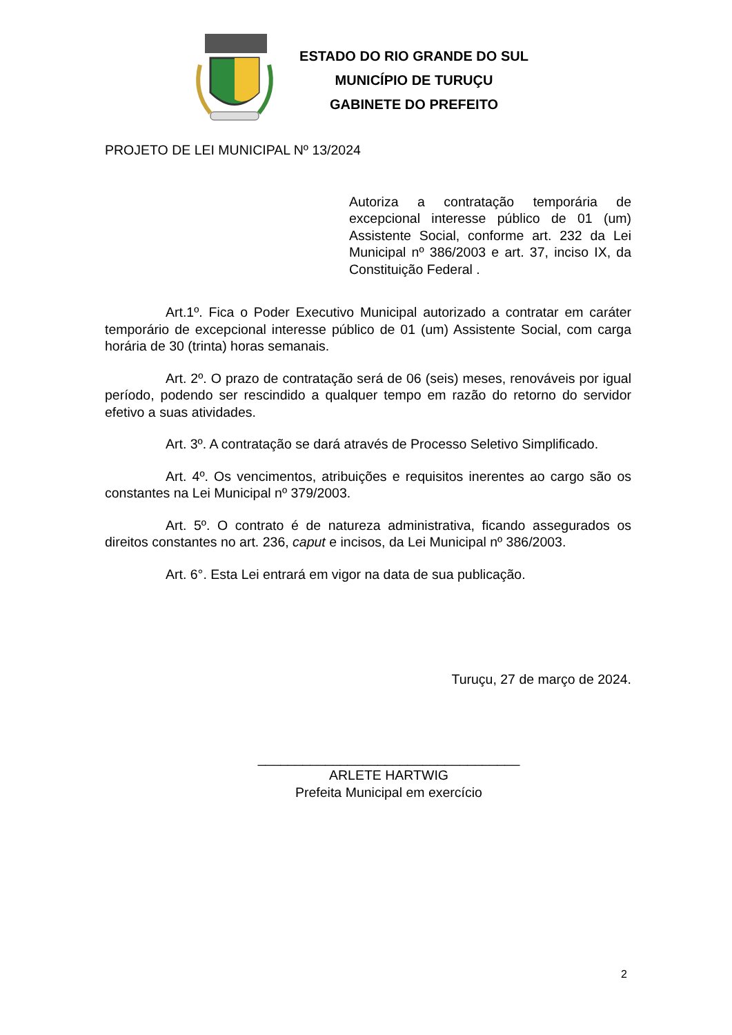ESTADO DO RIO GRANDE DO SUL
MUNICÍPIO DE TURUÇU
GABINETE DO PREFEITO
PROJETO DE LEI MUNICIPAL Nº 13/2024
Autoriza a contratação temporária de excepcional interesse público de 01 (um) Assistente Social, conforme art. 232 da Lei Municipal nº 386/2003 e art. 37, inciso IX, da Constituição Federal .
Art.1º. Fica o Poder Executivo Municipal autorizado a contratar em caráter temporário de excepcional interesse público de 01 (um) Assistente Social, com carga horária de 30 (trinta) horas semanais.
Art. 2º. O prazo de contratação será de 06 (seis) meses, renováveis por igual período, podendo ser rescindido a qualquer tempo em razão do retorno do servidor efetivo a suas atividades.
Art. 3º. A contratação se dará através de Processo Seletivo Simplificado.
Art. 4º. Os vencimentos, atribuições e requisitos inerentes ao cargo são os constantes na Lei Municipal nº 379/2003.
Art. 5º. O contrato é de natureza administrativa, ficando assegurados os direitos constantes no art. 236, caput e incisos, da Lei Municipal nº 386/2003.
Art. 6°. Esta Lei entrará em vigor na data de sua publicação.
Turuçu, 27 de março de 2024.
___________________________________
ARLETE HARTWIG
Prefeita Municipal em exercício
2